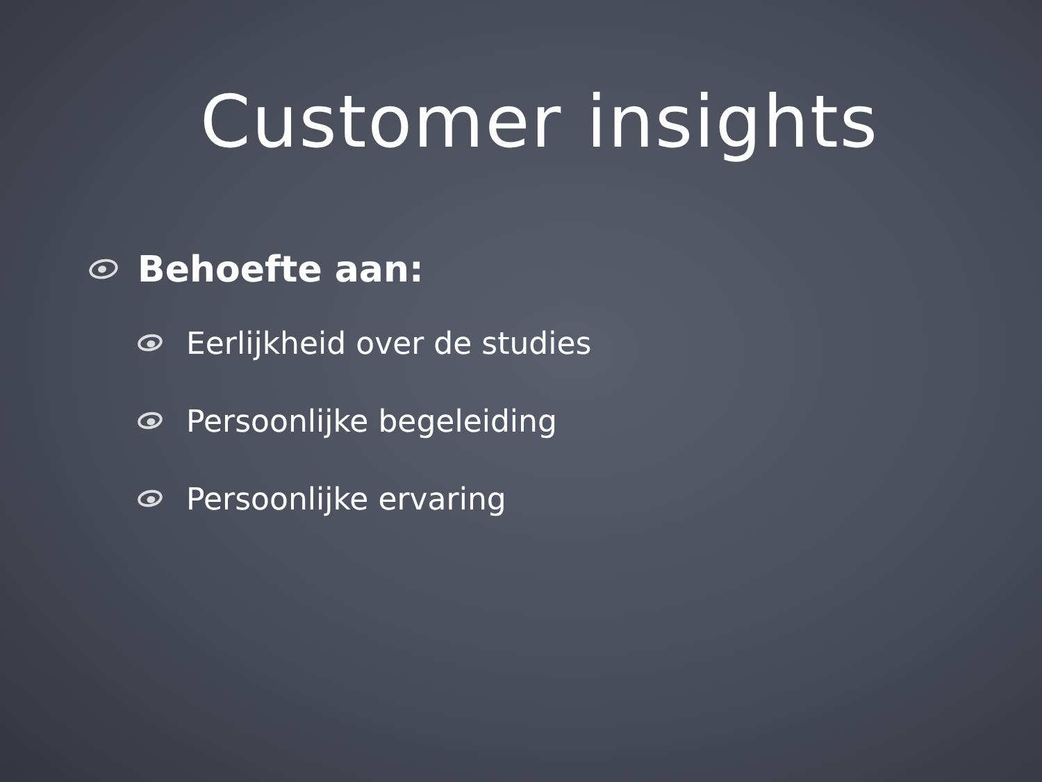Customer insights
Behoefte aan:
Eerlijkheid over de studies
Persoonlijke begeleiding
Persoonlijke ervaring